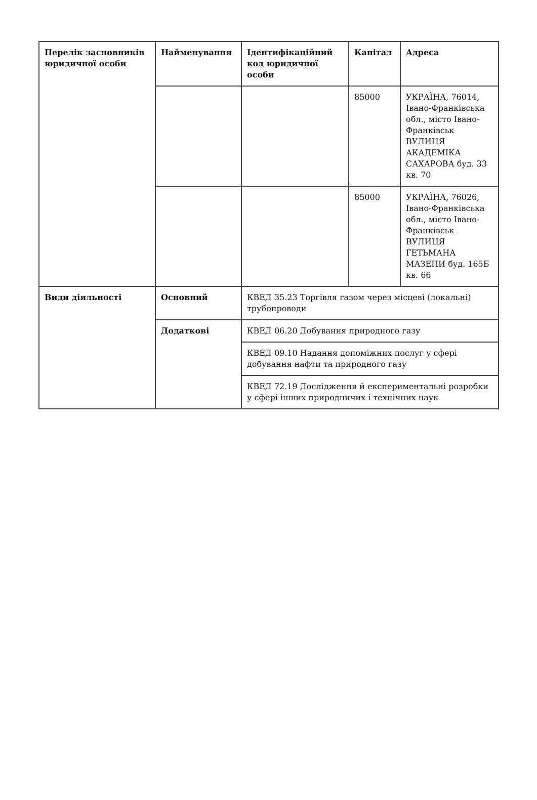| Перелік засновників юридичної особи | Найменування | Ідентифікаційний код юридичної особи | Капітал | Адреса |
| --- | --- | --- | --- | --- |
| | | | 85000 | УКРАЇНА, 76014, Івано-Франківська обл., місто Івано-Франківськ ВУЛИЦЯ АКАДЕМІКА САХАРОВА буд. 33 кв. 70 |
| | | | 85000 | УКРАЇНА, 76026, Івано-Франківська обл., місто Івано-Франківськ ВУЛИЦЯ ГЕТЬМАНА МАЗЕПИ буд. 165Б кв. 66 |
| Види діяльності | Основний | КВЕД 35.23 Торгівля газом через місцеві (локальні) трубопроводи | | |
| | Додаткові | КВЕД 06.20 Добування природного газу | | |
| | | КВЕД 09.10 Надання допоміжних послуг у сфері добування нафти та природного газу | | |
| | | КВЕД 72.19 Дослідження й експериментальні розробки у сфері інших природничих і технічних наук | | |